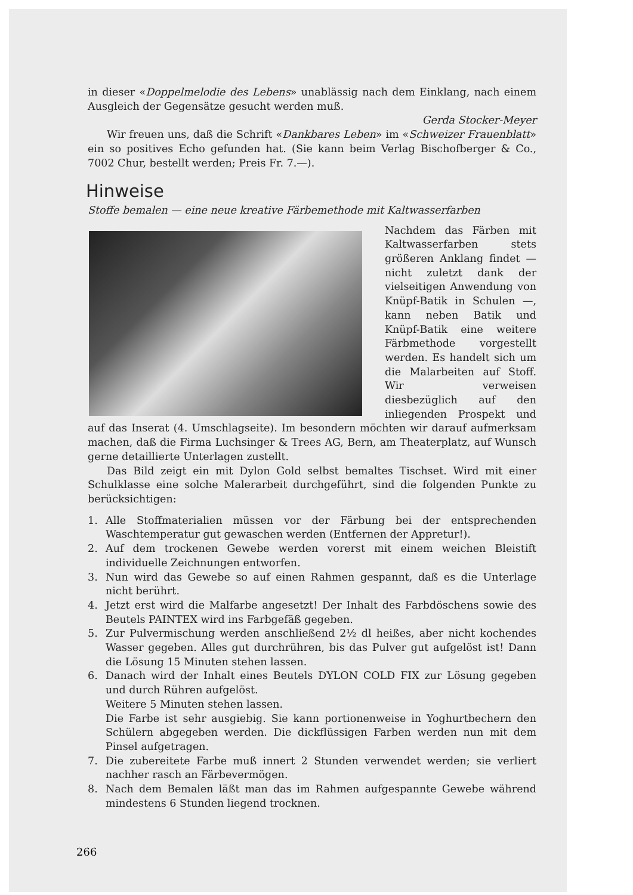in dieser «Doppelmelodie des Lebens» unablässig nach dem Einklang, nach einem Ausgleich der Gegensätze gesucht werden muß.
Gerda Stocker-Meyer
Wir freuen uns, daß die Schrift «Dankbares Leben» im «Schweizer Frauenblatt» ein so positives Echo gefunden hat. (Sie kann beim Verlag Bischofberger & Co., 7002 Chur, bestellt werden; Preis Fr. 7.—).
Hinweise
Stoffe bemalen — eine neue kreative Färbemethode mit Kaltwasserfarben
Nachdem das Färben mit Kaltwasserfarben stets größeren Anklang findet — nicht zuletzt dank der vielseitigen Anwendung von Knüpf-Batik in Schulen —, kann neben Batik und Knüpf-Batik eine weitere Färbmethode vorgestellt werden. Es handelt sich um die Malarbeiten auf Stoff. Wir verweisen diesbezüglich auf den inliegenden Prospekt und auf das Inserat (4. Umschlagseite). Im besondern möchten wir darauf aufmerksam machen, daß die Firma Luchsinger & Trees AG, Bern, am Theaterplatz, auf Wunsch gerne detaillierte Unterlagen zustellt.
Das Bild zeigt ein mit Dylon Gold selbst bemaltes Tischset. Wird mit einer Schulklasse eine solche Malerarbeit durchgeführt, sind die folgenden Punkte zu berücksichtigen:
1. Alle Stoffmaterialien müssen vor der Färbung bei der entsprechenden Waschtemperatur gut gewaschen werden (Entfernen der Appretur!).
2. Auf dem trockenen Gewebe werden vorerst mit einem weichen Bleistift individuelle Zeichnungen entworfen.
3. Nun wird das Gewebe so auf einen Rahmen gespannt, daß es die Unterlage nicht berührt.
4. Jetzt erst wird die Malfarbe angesetzt! Der Inhalt des Farbdöschens sowie des Beutels PAINTEX wird ins Farbgefäß gegeben.
5. Zur Pulvermischung werden anschließend 2½ dl heißes, aber nicht kochendes Wasser gegeben. Alles gut durchrühren, bis das Pulver gut aufgelöst ist! Dann die Lösung 15 Minuten stehen lassen.
6. Danach wird der Inhalt eines Beutels DYLON COLD FIX zur Lösung gegeben und durch Rühren aufgelöst.
Weitere 5 Minuten stehen lassen.
Die Farbe ist sehr ausgiebig. Sie kann portionenweise in Yoghurtbechern den Schülern abgegeben werden. Die dickflüssigen Farben werden nun mit dem Pinsel aufgetragen.
7. Die zubereitete Farbe muß innert 2 Stunden verwendet werden; sie verliert nachher rasch an Färbevermögen.
8. Nach dem Bemalen läßt man das im Rahmen aufgespannte Gewebe während mindestens 6 Stunden liegend trocknen.
266